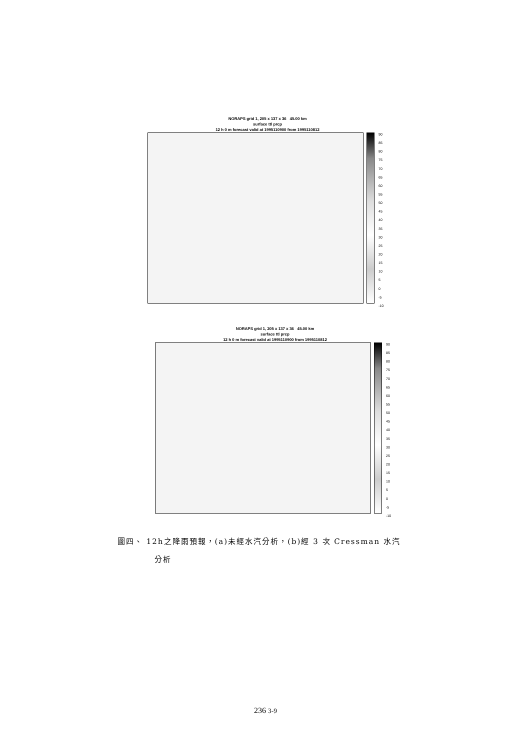NORAPS grid 1, 205 x 137 x 36 45.00 km
surface ttl prcp
12 h 0 m forecast valid at 1995110900 from 1995110812
90
85
80
75
70
65
60
55
50
45
40
35
30
25
20
15
10
5
0
-5
-10
NORAPS grid 1, 205 x 137 x 36 45.00 km
surface ttl prcp
12 h 0 m forecast valid at 1995110900 from 1995110812
90
85
80
75
70
65
60
55
50
45
40
35
30
25
20
15
10
5
0
-5
-10
圖四、 12h之降雨預報，(a)未經水汽分析，(b)經 3 次 Cressman 水汽
分析
236 3-9